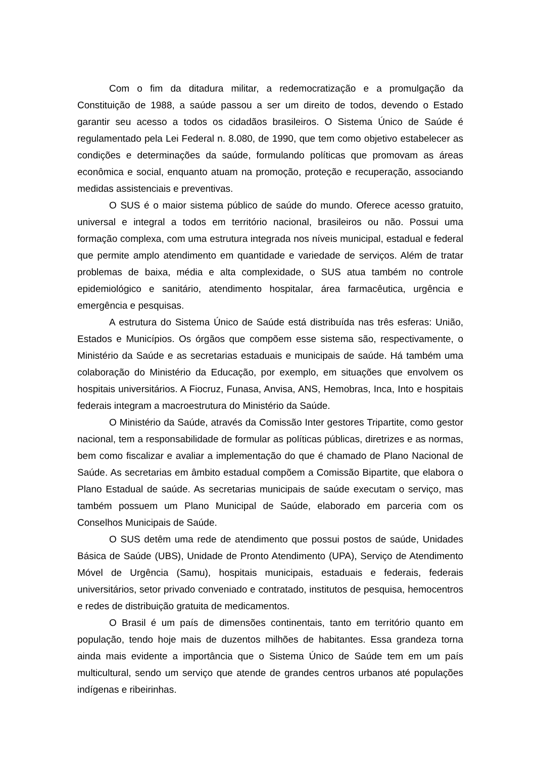Com o fim da ditadura militar, a redemocratização e a promulgação da Constituição de 1988, a saúde passou a ser um direito de todos, devendo o Estado garantir seu acesso a todos os cidadãos brasileiros. O Sistema Único de Saúde é regulamentado pela Lei Federal n. 8.080, de 1990, que tem como objetivo estabelecer as condições e determinações da saúde, formulando políticas que promovam as áreas econômica e social, enquanto atuam na promoção, proteção e recuperação, associando medidas assistenciais e preventivas.
O SUS é o maior sistema público de saúde do mundo. Oferece acesso gratuito, universal e integral a todos em território nacional, brasileiros ou não. Possui uma formação complexa, com uma estrutura integrada nos níveis municipal, estadual e federal que permite amplo atendimento em quantidade e variedade de serviços. Além de tratar problemas de baixa, média e alta complexidade, o SUS atua também no controle epidemiológico e sanitário, atendimento hospitalar, área farmacêutica, urgência e emergência e pesquisas.
A estrutura do Sistema Único de Saúde está distribuída nas três esferas: União, Estados e Municípios. Os órgãos que compõem esse sistema são, respectivamente, o Ministério da Saúde e as secretarias estaduais e municipais de saúde. Há também uma colaboração do Ministério da Educação, por exemplo, em situações que envolvem os hospitais universitários. A Fiocruz, Funasa, Anvisa, ANS, Hemobras, Inca, Into e hospitais federais integram a macroestrutura do Ministério da Saúde.
O Ministério da Saúde, através da Comissão Inter gestores Tripartite, como gestor nacional, tem a responsabilidade de formular as políticas públicas, diretrizes e as normas, bem como fiscalizar e avaliar a implementação do que é chamado de Plano Nacional de Saúde. As secretarias em âmbito estadual compõem a Comissão Bipartite, que elabora o Plano Estadual de saúde. As secretarias municipais de saúde executam o serviço, mas também possuem um Plano Municipal de Saúde, elaborado em parceria com os Conselhos Municipais de Saúde.
O SUS detêm uma rede de atendimento que possui postos de saúde, Unidades Básica de Saúde (UBS), Unidade de Pronto Atendimento (UPA), Serviço de Atendimento Móvel de Urgência (Samu), hospitais municipais, estaduais e federais, federais universitários, setor privado conveniado e contratado, institutos de pesquisa, hemocentros e redes de distribuição gratuita de medicamentos.
O Brasil é um país de dimensões continentais, tanto em território quanto em população, tendo hoje mais de duzentos milhões de habitantes. Essa grandeza torna ainda mais evidente a importância que o Sistema Único de Saúde tem em um país multicultural, sendo um serviço que atende de grandes centros urbanos até populações indígenas e ribeirinhas.